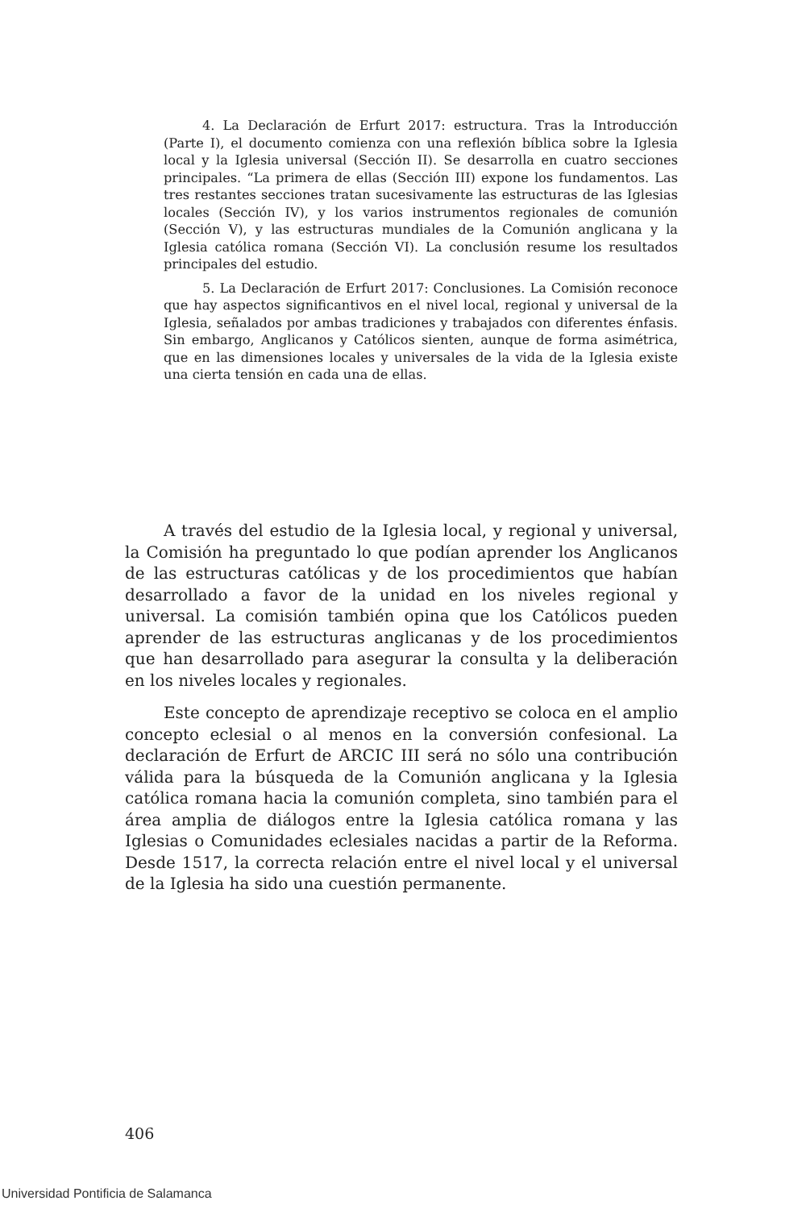4. La Declaración de Erfurt 2017: estructura. Tras la Introducción (Parte I), el documento comienza con una reflexión bíblica sobre la Iglesia local y la Iglesia universal (Sección II). Se desarrolla en cuatro secciones principales. “La primera de ellas (Sección III) expone los fundamentos. Las tres restantes secciones tratan sucesivamente las estructuras de las Iglesias locales (Sección IV), y los varios instrumentos regionales de comunión (Sección V), y las estructuras mundiales de la Comunión anglicana y la Iglesia católica romana (Sección VI). La conclusión resume los resultados principales del estudio.
5. La Declaración de Erfurt 2017: Conclusiones. La Comisión reconoce que hay aspectos significantivos en el nivel local, regional y universal de la Iglesia, señalados por ambas tradiciones y trabajados con diferentes énfasis. Sin embargo, Anglicanos y Católicos sienten, aunque de forma asimétrica, que en las dimensiones locales y universales de la vida de la Iglesia existe una cierta tensión en cada una de ellas.
A través del estudio de la Iglesia local, y regional y universal, la Comisión ha preguntado lo que podían aprender los Anglicanos de las estructuras católicas y de los procedimientos que habían desarrollado a favor de la unidad en los niveles regional y universal. La comisión también opina que los Católicos pueden aprender de las estructuras anglicanas y de los procedimientos que han desarrollado para asegurar la consulta y la deliberación en los niveles locales y regionales.
Este concepto de aprendizaje receptivo se coloca en el amplio concepto eclesial o al menos en la conversión confesional. La declaración de Erfurt de ARCIC III será no sólo una contribución válida para la búsqueda de la Comunión anglicana y la Iglesia católica romana hacia la comunión completa, sino también para el área amplia de diálogos entre la Iglesia católica romana y las Iglesias o Comunidades eclesiales nacidas a partir de la Reforma. Desde 1517, la correcta relación entre el nivel local y el universal de la Iglesia ha sido una cuestión permanente.
406
Universidad Pontificia de Salamanca